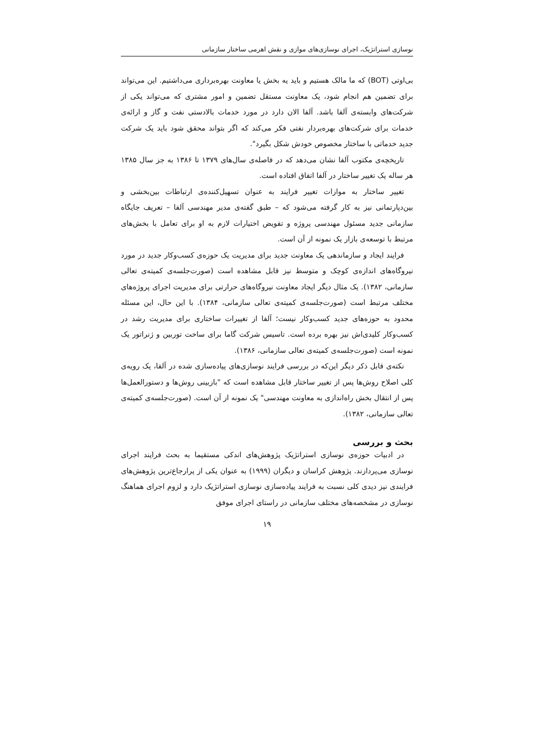نوسازی استراتژیک، اجرای نوسازی‌های موازی و نقش اهرمی ساختار سازمانی
بی‌اوتی (BOT) که ما مالک هستیم و باید یه بخش یا معاونت بهره‌برداری می‌داشتیم. این می‌تواند برای تضمین هم انجام شود، یک معاونت مستقل تضمین و امور مشتری که می‌تواند یکی از شرکت‌های وابسته‌ی آلفا باشد. آلفا الان دارد در مورد خدمات بالادستی نفت و گاز و ارائه‌ی خدمات برای شرکت‌های بهره‌بردار نفتی فکر می‌کند که اگر بتواند محقق شود باید یک شرکت جدید خدماتی با ساختار مخصوص خودش شکل بگیرد".
تاریخچه‌ی مکتوب آلفا نشان می‌دهد که در فاصله‌ی سال‌های ۱۳۷۹ تا ۱۳۸۶ به جز سال ۱۳۸۵ هر ساله یک تغییر ساختار در آلفا اتفاق افتاده است.
تغییر ساختار به موازات تغییر فرایند به عنوان تسهیل‌کننده‌ی ارتباطات بین‌بخشی و بین‌دپارتمانی نیز به کار گرفته می‌شود که – طبق گفته‌ی مدیر مهندسی آلفا – تعریف جایگاه سازمانی جدید مسئول مهندسی پروژه و تفویض اختیارات لازم به او برای تعامل با بخش‌های مرتبط با توسعه‌ی بازار یک نمونه از آن است.
فرایند ایجاد و سازماندهی یک معاونت جدید برای مدیریت یک حوزه‌ی کسب‌وکار جدید در مورد نیروگاه‌های اندازه‌ی کوچک و متوسط نیز قابل مشاهده است (صورت‌جلسه‌ی کمیته‌ی تعالی سازمانی، ۱۳۸۲). یک مثال دیگر ایجاد معاونت نیروگاه‌های حرارتی برای مدیریت اجرای پروژه‌های مختلف مرتبط است (صورت‌جلسه‌ی کمیته‌ی تعالی سازمانی، ۱۳۸۴). با این حال، این مسئله محدود به حوزه‌های جدید کسب‌وکار نیست؛ آلفا از تغییرات ساختاری برای مدیریت رشد در کسب‌وکار کلیدی‌اش نیز بهره برده است. تاسیس شرکت گاما برای ساخت توربین و ژنراتور یک نمونه است (صورت‌جلسه‌ی کمیته‌ی تعالی سازمانی، ۱۳۸۶).
نکته‌ی قابل ذکر دیگر این‌که در بررسی فرایند نوسازی‌های پیاده‌سازی شده در آلفا، یک رویه‌ی کلی اصلاح روش‌ها پس از تغییر ساختار قابل مشاهده است که "بازبینی روش‌ها و دستورالعمل‌ها پس از انتقال بخش راه‌اندازی به معاونت مهندسی" یک نمونه از آن است. (صورت‌جلسه‌ی کمیته‌ی تعالی سازمانی، ۱۳۸۲).
بحث و بررسی
در ادبیات حوزه‌ی نوسازی استراتژیک پژوهش‌های اندکی مستقیما به بحث فرایند اجرای نوسازی می‌پردازند. پژوهش کراسان و دیگران (۱۹۹۹) به عنوان یکی از پرارجاع‌ترین پژوهش‌های فرایندی نیز دیدی کلی نسبت به فرایند پیاده‌سازی نوسازی استراتژیک دارد و لزوم اجرای هماهنگ نوسازی در مشخصه‌های مختلف سازمانی در راستای اجرای موفق
۱۹